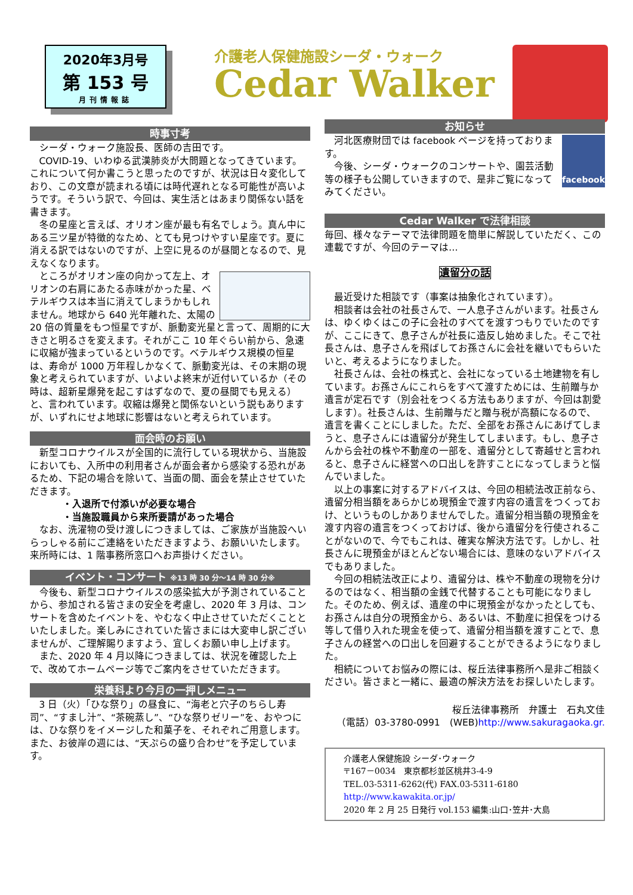2020年3月号
第 153 号
月刊情報誌
介護老人保健施設シーダ・ウォーク
Cedar Walker
時事寸考
シーダ・ウォーク施設長、医師の吉田です。
COVID-19、いわゆる武漢肺炎が大問題となってきています。これについて何か書こうと思ったのですが、状況は日々変化しており、この文章が読まれる頃には時代遅れとなる可能性が高いようです。そういう訳で、今回は、実生活とはあまり関係ない話を書きます。
冬の星座と言えば、オリオン座が最も有名でしょう。真ん中にある三ツ星が特徴的なため、とても見つけやすい星座です。夏に消える訳ではないのですが、上空に見るのが昼間となるので、見えなくなります。
ところがオリオン座の向かって左上、オリオンの右肩にあたる赤味がかった星、ベテルギウスは本当に消えてしまうかもしれません。地球から 640 光年離れた、太陽の 20 倍の質量をもつ恒星ですが、脈動変光星と言って、周期的に大きさと明るさを変えます。それがここ 10 年ぐらい前から、急速に収縮が強まっているというのです。ベテルギウス規模の恒星は、寿命が 1000 万年程しかなくて、脈動変光は、その末期の現象と考えられていますが、いよいよ終末が近付いているか（その時は、超新星爆発を起こすはずなので、夏の昼間でも見える）と、言われています。収縮は爆発と関係ないという説もありますが、いずれにせよ地球に影響はないと考えられています。
面会時のお願い
新型コロナウイルスが全国的に流行している現状から、当施設においても、入所中の利用者さんが面会者から感染する恐れがあるため、下記の場合を除いて、当面の間、面会を禁止させていただきます。
・入退所で付添いが必要な場合
・当施設職員から来所要請があった場合
なお、洗濯物の受け渡しにつきましては、ご家族が当施設へいらっしゃる前にご連絡をいただきますよう、お願いいたします。来所時には、1 階事務所窓口へお声掛けください。
イベント・コンサート ※13 時 30 分～14 時 30 分※
今後も、新型コロナウイルスの感染拡大が予測されていることから、参加される皆さまの安全を考慮し、2020 年 3 月は、コンサートを含めたイベントを、やむなく中止させていただくことといたしました。楽しみにされていた皆さまには大変申し訳ございませんが、ご理解賜りますよう、宜しくお願い申し上げます。
また、2020 年 4 月以降につきましては、状況を確認した上で、改めてホームページ等でご案内をさせていただきます。
栄養科より今月の一押しメニュー
3 日（火）「ひな祭り」の昼食に、“海老と穴子のちらし寿司”、“すまし汁”、“茶碗蒸し”、“ひな祭りゼリー”を、おやつには、ひな祭りをイメージした和菓子を、それぞれご用意します。
また、お彼岸の週には、“天ぷらの盛り合わせ”を予定しています。
お知らせ
facebook
河北医療財団では facebook ページを持っております。
今後、シーダ・ウォークのコンサートや、園芸活動等の様子も公開していきますので、是非ご覧になってみてください。
Cedar Walker で法律相談
毎回、様々なテーマで法律問題を簡単に解説していただく、この連載ですが、今回のテーマは…
遺留分の話
最近受けた相談です（事案は抽象化されています）。
相談者は会社の社長さんで、一人息子さんがいます。社長さんは、ゆくゆくはこの子に会社のすべてを渡すつもりでいたのですが、ここにきて、息子さんが社長に造反し始めました。そこで社長さんは、息子さんを飛ばしてお孫さんに会社を継いでもらいたいと、考えるようになりました。
社長さんは、会社の株式と、会社になっている土地建物を有しています。お孫さんにこれらをすべて渡すためには、生前贈与か遺言が定石です（別会社をつくる方法もありますが、今回は割愛します）。社長さんは、生前贈与だと贈与税が高額になるので、遺言を書くことにしました。ただ、全部をお孫さんにあげてしまうと、息子さんには遺留分が発生してしまいます。もし、息子さんから会社の株や不動産の一部を、遺留分として寄越せと言われると、息子さんに経営への口出しを許すことになってしまうと悩んでいました。
以上の事案に対するアドバイスは、今回の相続法改正前なら、遺留分相当額をあらかじめ現預金で渡す内容の遺言をつくっておけ、というものしかありませんでした。遺留分相当額の現預金を渡す内容の遺言をつくっておけば、後から遺留分を行使されることがないので、今でもこれは、確実な解決方法です。しかし、社長さんに現預金がほとんどない場合には、意味のないアドバイスでもありました。
今回の相続法改正により、遺留分は、株や不動産の現物を分けるのではなく、相当額の金銭で代替することも可能になりました。そのため、例えば、遺産の中に現預金がなかったとしても、お孫さんは自分の現預金から、あるいは、不動産に担保をつける等して借り入れた現金を使って、遺留分相当額を渡すことで、息子さんの経営への口出しを回避することができるようになりました。
相続についてお悩みの際には、桜丘法律事務所へ是非ご相談ください。皆さまと一緒に、最適の解決方法をお探しいたします。
桜丘法律事務所　弁護士　石丸文佳
（電話）03-3780-0991　(WEB)http://www.sakuragaoka.gr.
介護老人保健施設 シーダ･ウォーク
〒167－0034　東京都杉並区桃井3-4-9
TEL.03-5311-6262(代) FAX.03-5311-6180 http://www.kawakita.or.jp/
2020 年 2 月 25 日発行 vol.153 編集:山口･笠井･大島